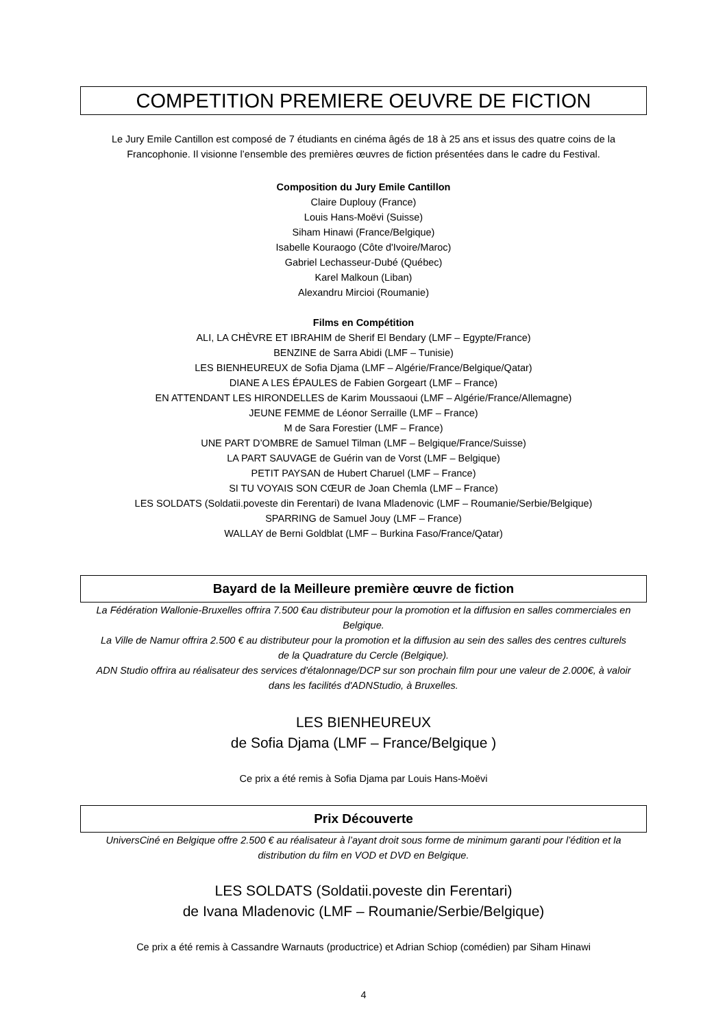COMPETITION PREMIERE OEUVRE DE FICTION
Le Jury Emile Cantillon est composé de 7 étudiants en cinéma âgés de 18 à 25 ans et issus des quatre coins de la Francophonie. Il visionne l’ensemble des premières œuvres de fiction présentées dans le cadre du Festival.
Composition du Jury Emile Cantillon
Claire Duplouy (France)
Louis Hans-Moëvi (Suisse)
Siham Hinawi (France/Belgique)
Isabelle Kouraogo (Côte d'Ivoire/Maroc)
Gabriel Lechasseur-Dubé (Québec)
Karel Malkoun (Liban)
Alexandru Mircioi (Roumanie)
Films en Compétition
ALI, LA CHÈVRE ET IBRAHIM de Sherif El Bendary (LMF – Egypte/France)
BENZINE de Sarra Abidi (LMF – Tunisie)
LES BIENHEUREUX de Sofia Djama (LMF – Algérie/France/Belgique/Qatar)
DIANE A LES ÉPAULES de Fabien Gorgeart (LMF – France)
EN ATTENDANT LES HIRONDELLES de Karim Moussaoui (LMF – Algérie/France/Allemagne)
JEUNE FEMME de Léonor Serraille (LMF – France)
M de Sara Forestier (LMF – France)
UNE PART D’OMBRE de Samuel Tilman (LMF – Belgique/France/Suisse)
LA PART SAUVAGE de Guérin van de Vorst (LMF – Belgique)
PETIT PAYSAN de Hubert Charuel (LMF – France)
SI TU VOYAIS SON CŒUR de Joan Chemla (LMF – France)
LES SOLDATS (Soldatii.poveste din Ferentari) de Ivana Mladenovic (LMF – Roumanie/Serbie/Belgique)
SPARRING de Samuel Jouy (LMF – France)
WALLAY de Berni Goldblat (LMF – Burkina Faso/France/Qatar)
Bayard de la Meilleure première œuvre de fiction
La Fédération Wallonie-Bruxelles offrira 7.500 €au distributeur pour la promotion et la diffusion en salles commerciales en Belgique.
La Ville de Namur offrira 2.500 € au distributeur pour la promotion et la diffusion au sein des salles des centres culturels de la Quadrature du Cercle (Belgique).
ADN Studio offrira au réalisateur des services d'étalonnage/DCP sur son prochain film pour une valeur de 2.000€, à valoir dans les facilités d'ADNStudio, à Bruxelles.
LES BIENHEUREUX
de Sofia Djama (LMF – France/Belgique )
Ce prix a été remis à Sofia Djama par Louis Hans-Moëvi
Prix Découverte
UniversCiné en Belgique offre 2.500 € au réalisateur à l’ayant droit sous forme de minimum garanti pour l’édition et la distribution du film en VOD et DVD en Belgique.
LES SOLDATS (Soldatii.poveste din Ferentari)
de Ivana Mladenovic (LMF – Roumanie/Serbie/Belgique)
Ce prix a été remis à Cassandre Warnauts (productrice) et Adrian Schiop (comédien) par Siham Hinawi
4